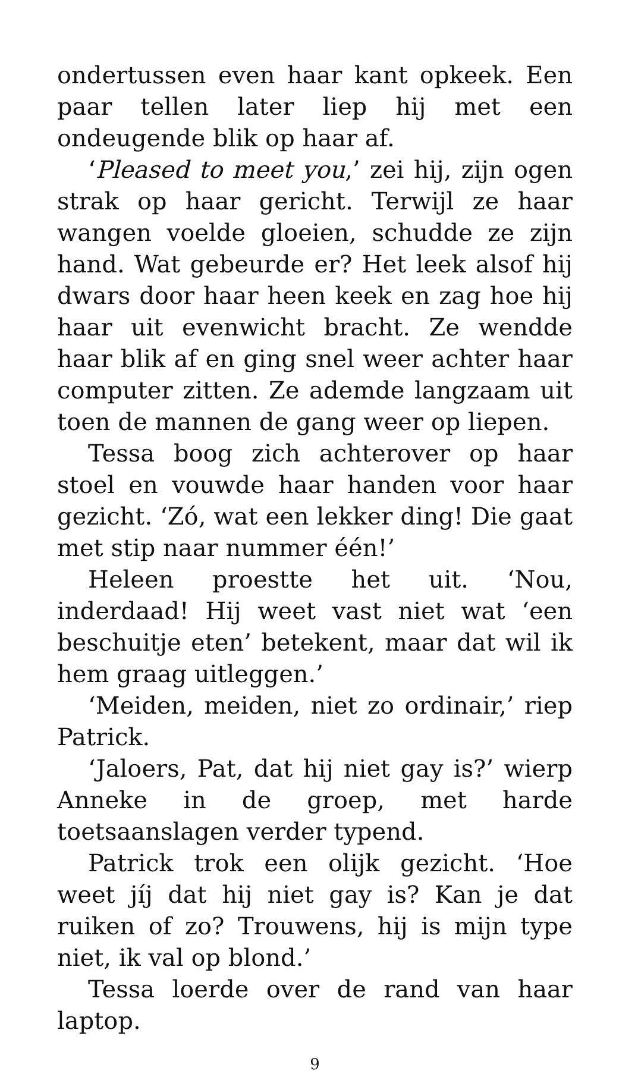ondertussen even haar kant opkeek. Een paar tellen later liep hij met een ondeugende blik op haar af.
‘Pleased to meet you,’ zei hij, zijn ogen strak op haar gericht. Terwijl ze haar wangen voelde gloeien, schudde ze zijn hand. Wat gebeurde er? Het leek alsof hij dwars door haar heen keek en zag hoe hij haar uit evenwicht bracht. Ze wendde haar blik af en ging snel weer achter haar computer zitten. Ze ademde langzaam uit toen de mannen de gang weer op liepen.
Tessa boog zich achterover op haar stoel en vouwde haar handen voor haar gezicht. ‘Zó, wat een lekker ding! Die gaat met stip naar nummer één!’
Heleen proestte het uit. ‘Nou, inderdaad! Hij weet vast niet wat ‘een beschuitje eten’ betekent, maar dat wil ik hem graag uitleggen.’
‘Meiden, meiden, niet zo ordinair,’ riep Patrick.
‘Jaloers, Pat, dat hij niet gay is?’ wierp Anneke in de groep, met harde toetsaanslagen verder typend.
Patrick trok een olijk gezicht. ‘Hoe weet jíj dat hij niet gay is? Kan je dat ruiken of zo? Trouwens, hij is mijn type niet, ik val op blond.’
Tessa loerde over de rand van haar laptop.
9